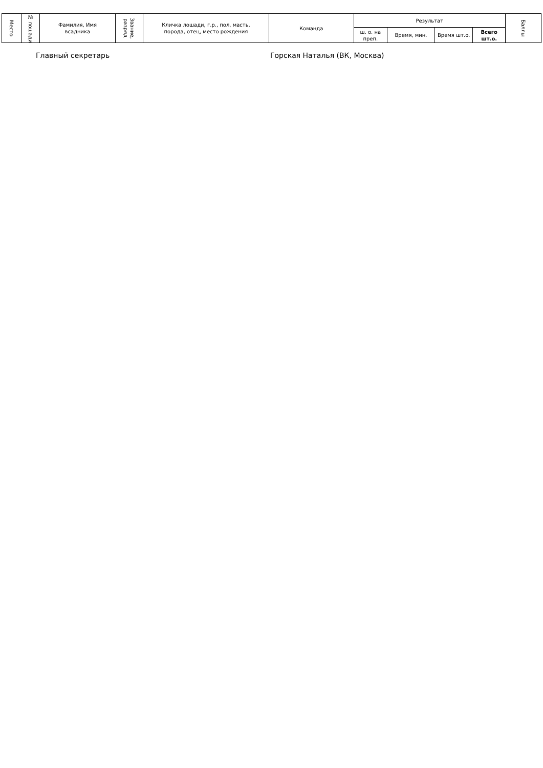| Место | № лошади | Фамилия, Имя всадника | Звание, разряд | Кличка лошади, г.р., пол, масть, порода, отец, место рождения | Команда | Результат | | | | Баллы |
| --- | --- | --- | --- | --- | --- | --- | --- | --- | --- | --- |
| | | | | | | ш. о. на преп. | Время, мин. | Время шт.о. | Всего шт.о. | |
Главный секретарь Горская Наталья (ВК, Москва)